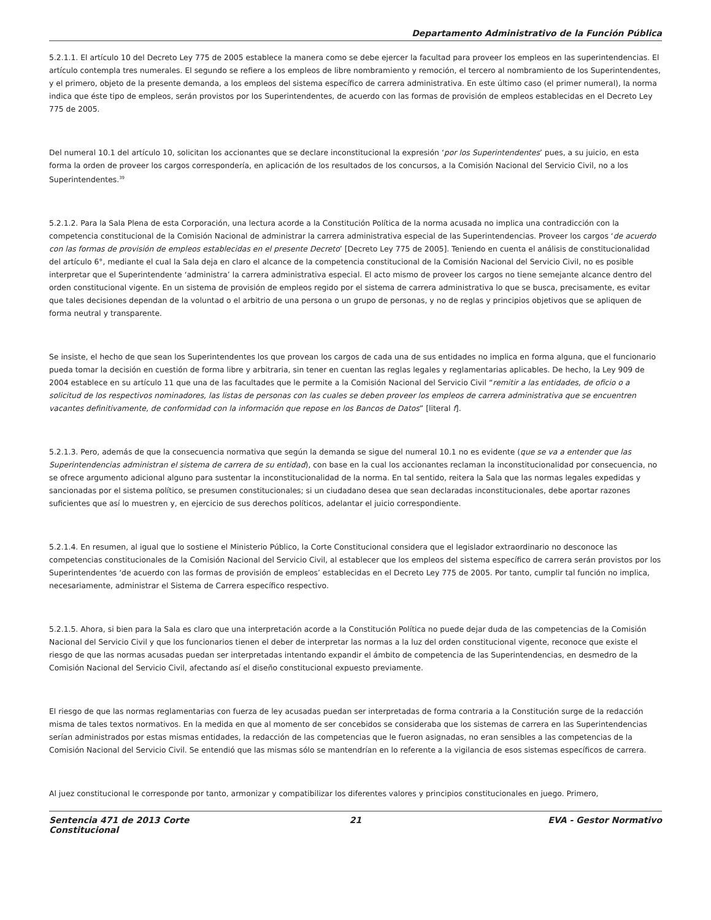Departamento Administrativo de la Función Pública
5.2.1.1. El artículo 10 del Decreto Ley 775 de 2005 establece la manera como se debe ejercer la facultad para proveer los empleos en las superintendencias. El artículo contempla tres numerales. El segundo se refiere a los empleos de libre nombramiento y remoción, el tercero al nombramiento de los Superintendentes, y el primero, objeto de la presente demanda, a los empleos del sistema específico de carrera administrativa. En este último caso (el primer numeral), la norma indica que éste tipo de empleos, serán provistos por los Superintendentes, de acuerdo con las formas de provisión de empleos establecidas en el Decreto Ley 775 de 2005.
Del numeral 10.1 del artículo 10, solicitan los accionantes que se declare inconstitucional la expresión ‘por los Superintendentes’ pues, a su juicio, en esta forma la orden de proveer los cargos correspondería, en aplicación de los resultados de los concursos, a la Comisión Nacional del Servicio Civil, no a los Superintendentes.<sup>39</sup>
5.2.1.2. Para la Sala Plena de esta Corporación, una lectura acorde a la Constitución Política de la norma acusada no implica una contradicción con la competencia constitucional de la Comisión Nacional de administrar la carrera administrativa especial de las Superintendencias. Proveer los cargos ‘de acuerdo con las formas de provisión de empleos establecidas en el presente Decreto’ [Decreto Ley 775 de 2005]. Teniendo en cuenta el análisis de constitucionalidad del artículo 6°, mediante el cual la Sala deja en claro el alcance de la competencia constitucional de la Comisión Nacional del Servicio Civil, no es posible interpretar que el Superintendente ‘administra’ la carrera administrativa especial. El acto mismo de proveer los cargos no tiene semejante alcance dentro del orden constitucional vigente. En un sistema de provisión de empleos regido por el sistema de carrera administrativa lo que se busca, precisamente, es evitar que tales decisiones dependan de la voluntad o el arbitrio de una persona o un grupo de personas, y no de reglas y principios objetivos que se apliquen de forma neutral y transparente.
Se insiste, el hecho de que sean los Superintendentes los que provean los cargos de cada una de sus entidades no implica en forma alguna, que el funcionario pueda tomar la decisión en cuestión de forma libre y arbitraria, sin tener en cuentan las reglas legales y reglamentarias aplicables. De hecho, la Ley 909 de 2004 establece en su artículo 11 que una de las facultades que le permite a la Comisión Nacional del Servicio Civil “remitir a las entidades, de oficio o a solicitud de los respectivos nominadores, las listas de personas con las cuales se deben proveer los empleos de carrera administrativa que se encuentren vacantes definitivamente, de conformidad con la información que repose en los Bancos de Datos” [literal f].
5.2.1.3. Pero, además de que la consecuencia normativa que según la demanda se sigue del numeral 10.1 no es evidente (que se va a entender que las Superintendencias administran el sistema de carrera de su entidad), con base en la cual los accionantes reclaman la inconstitucionalidad por consecuencia, no se ofrece argumento adicional alguno para sustentar la inconstitucionalidad de la norma. En tal sentido, reitera la Sala que las normas legales expedidas y sancionadas por el sistema político, se presumen constitucionales; si un ciudadano desea que sean declaradas inconstitucionales, debe aportar razones suficientes que así lo muestren y, en ejercicio de sus derechos políticos, adelantar el juicio correspondiente.
5.2.1.4. En resumen, al igual que lo sostiene el Ministerio Público, la Corte Constitucional considera que el legislador extraordinario no desconoce las competencias constitucionales de la Comisión Nacional del Servicio Civil, al establecer que los empleos del sistema específico de carrera serán provistos por los Superintendentes ‘de acuerdo con las formas de provisión de empleos’ establecidas en el Decreto Ley 775 de 2005. Por tanto, cumplir tal función no implica, necesariamente, administrar el Sistema de Carrera específico respectivo.
5.2.1.5. Ahora, si bien para la Sala es claro que una interpretación acorde a la Constitución Política no puede dejar duda de las competencias de la Comisión Nacional del Servicio Civil y que los funcionarios tienen el deber de interpretar las normas a la luz del orden constitucional vigente, reconoce que existe el riesgo de que las normas acusadas puedan ser interpretadas intentando expandir el ámbito de competencia de las Superintendencias, en desmedro de la Comisión Nacional del Servicio Civil, afectando así el diseño constitucional expuesto previamente.
El riesgo de que las normas reglamentarias con fuerza de ley acusadas puedan ser interpretadas de forma contraria a la Constitución surge de la redacción misma de tales textos normativos. En la medida en que al momento de ser concebidos se consideraba que los sistemas de carrera en las Superintendencias serían administrados por estas mismas entidades, la redacción de las competencias que le fueron asignadas, no eran sensibles a las competencias de la Comisión Nacional del Servicio Civil. Se entendió que las mismas sólo se mantendrían en lo referente a la vigilancia de esos sistemas específicos de carrera.
Al juez constitucional le corresponde por tanto, armonizar y compatibilizar los diferentes valores y principios constitucionales en juego. Primero,
Sentencia 471 de 2013 Corte Constitucional
21 EVA - Gestor Normativo